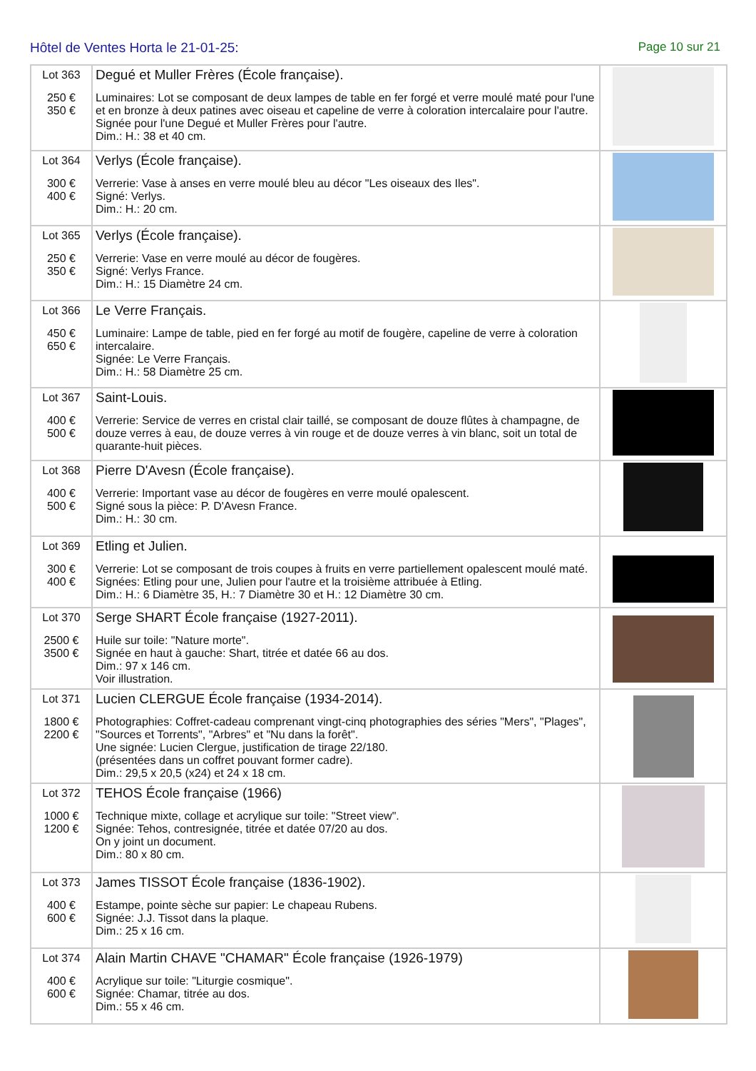Hôtel de Ventes Horta le 21-01-25: Page 10 sur 21
| Lot 363 250 € 350 € | Degué et Muller Frères (École française). Luminaires: Lot se composant de deux lampes de table en fer forgé et verre moulé maté pour l'une et en bronze à deux patines avec oiseau et capeline de verre à coloration intercalaire pour l'autre. Signée pour l'une Degué et Muller Frères pour l'autre. Dim.: H.: 38 et 40 cm. | |
| Lot 364 300 € 400 € | Verlys (École française). Verrerie: Vase à anses en verre moulé bleu au décor "Les oiseaux des Iles". Signé: Verlys. Dim.: H.: 20 cm. | |
| Lot 365 250 € 350 € | Verlys (École française). Verrerie: Vase en verre moulé au décor de fougères. Signé: Verlys France. Dim.: H.: 15 Diamètre 24 cm. | |
| Lot 366 450 € 650 € | Le Verre Français. Luminaire: Lampe de table, pied en fer forgé au motif de fougère, capeline de verre à coloration intercalaire. Signée: Le Verre Français. Dim.: H.: 58 Diamètre 25 cm. | |
| Lot 367 400 € 500 € | Saint-Louis. Verrerie: Service de verres en cristal clair taillé, se composant de douze flûtes à champagne, de douze verres à eau, de douze verres à vin rouge et de douze verres à vin blanc, soit un total de quarante-huit pièces. | |
| Lot 368 400 € 500 € | Pierre D'Avesn (École française). Verrerie: Important vase au décor de fougères en verre moulé opalescent. Signé sous la pièce: P. D'Avesn France. Dim.: H.: 30 cm. | |
| Lot 369 300 € 400 € | Etling et Julien. Verrerie: Lot se composant de trois coupes à fruits en verre partiellement opalescent moulé maté. Signées: Etling pour une, Julien pour l'autre et la troisième attribuée à Etling. Dim.: H.: 6 Diamètre 35, H.: 7 Diamètre 30 et H.: 12 Diamètre 30 cm. | |
| Lot 370 2500 € 3500 € | Serge SHART École française (1927-2011). Huile sur toile: "Nature morte". Signée en haut à gauche: Shart, titrée et datée 66 au dos. Dim.: 97 x 146 cm. Voir illustration. | |
| Lot 371 1800 € 2200 € | Lucien CLERGUE École française (1934-2014). Photographies: Coffret-cadeau comprenant vingt-cinq photographies des séries "Mers", "Plages", "Sources et Torrents", "Arbres" et "Nu dans la forêt". Une signée: Lucien Clergue, justification de tirage 22/180. (présentées dans un coffret pouvant former cadre). Dim.: 29,5 x 20,5 (x24) et 24 x 18 cm. | |
| Lot 372 1000 € 1200 € | TEHOS École française (1966) Technique mixte, collage et acrylique sur toile: "Street view". Signée: Tehos, contresignée, titrée et datée 07/20 au dos. On y joint un document. Dim.: 80 x 80 cm. | |
| Lot 373 400 € 600 € | James TISSOT École française (1836-1902). Estampe, pointe sèche sur papier: Le chapeau Rubens. Signée: J.J. Tissot dans la plaque. Dim.: 25 x 16 cm. | |
| Lot 374 400 € 600 € | Alain Martin CHAVE "CHAMAR" École française (1926-1979) Acrylique sur toile: "Liturgie cosmique". Signée: Chamar, titrée au dos. Dim.: 55 x 46 cm. | |